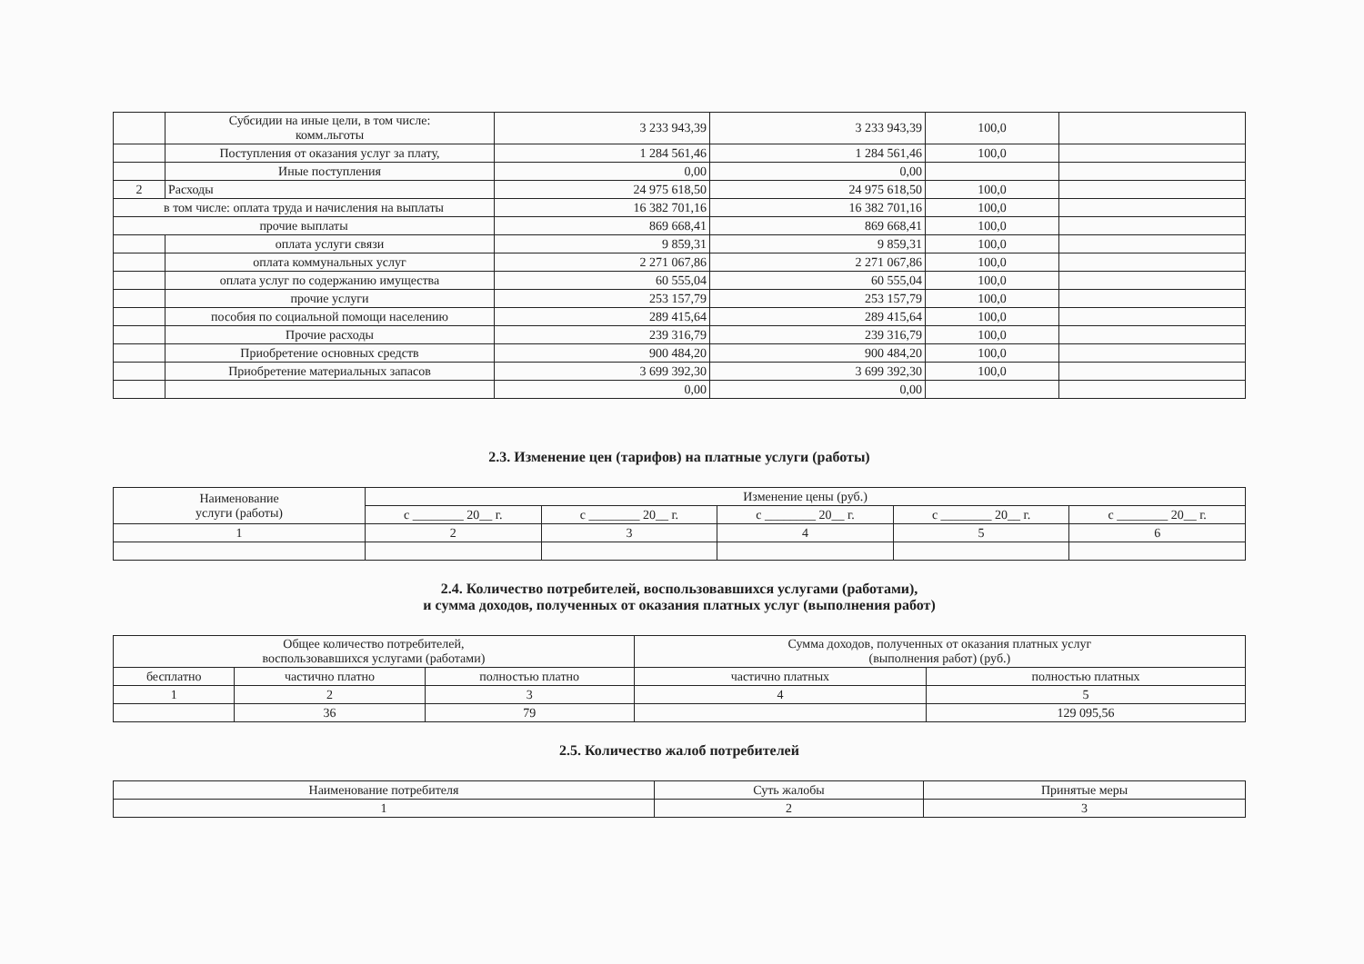| | Субсидии на иные цели, в том числе: комм.льготы | 3 233 943,39 | 3 233 943,39 | 100,0 | |
| | Поступления от оказания услуг за плату, | 1 284 561,46 | 1 284 561,46 | 100,0 | |
| | Иные поступления | 0,00 | 0,00 | | |
| 2 | Расходы | 24 975 618,50 | 24 975 618,50 | 100,0 | |
| в том числе: оплата труда и начисления на выплаты | | 16 382 701,16 | 16 382 701,16 | 100,0 | |
| прочие выплаты | | 869 668,41 | 869 668,41 | 100,0 | |
| | оплата услуги связи | 9 859,31 | 9 859,31 | 100,0 | |
| | оплата коммунальных услуг | 2 271 067,86 | 2 271 067,86 | 100,0 | |
| | оплата услуг по содержанию имущества | 60 555,04 | 60 555,04 | 100,0 | |
| | прочие услуги | 253 157,79 | 253 157,79 | 100,0 | |
| | пособия по социальной помощи населению | 289 415,64 | 289 415,64 | 100,0 | |
| | Прочие расходы | 239 316,79 | 239 316,79 | 100,0 | |
| | Приобретение основных средств | 900 484,20 | 900 484,20 | 100,0 | |
| | Приобретение материальных запасов | 3 699 392,30 | 3 699 392,30 | 100,0 | |
| | | 0,00 | 0,00 | | |
2.3. Изменение цен (тарифов) на платные услуги (работы)
| Наименование услуги (работы) | Изменение цены (руб.) | | | | |
| --- | --- | --- | --- | --- | --- |
| | с ________ 20__ г. | с ________ 20__ г. | с ________ 20__ г. | с ________ 20__ г. | с ________ 20__ г. |
| 1 | 2 | 3 | 4 | 5 | 6 |
2.4. Количество потребителей, воспользовавшихся услугами (работами),
и сумма доходов, полученных от оказания платных услуг (выполнения работ)
| Общее количество потребителей, воспользовавшихся услугами (работами) | | | Сумма доходов, полученных от оказания платных услуг (выполнения работ) (руб.) | |
| --- | --- | --- | --- | --- |
| бесплатно | частично платно | полностью платно | частично платных | полностью платных |
| 1 | 2 | 3 | 4 | 5 |
| | 36 | 79 | | 129 095,56 |
2.5. Количество жалоб потребителей
| Наименование потребителя | Суть жалобы | Принятые меры |
| --- | --- | --- |
| 1 | 2 | 3 |